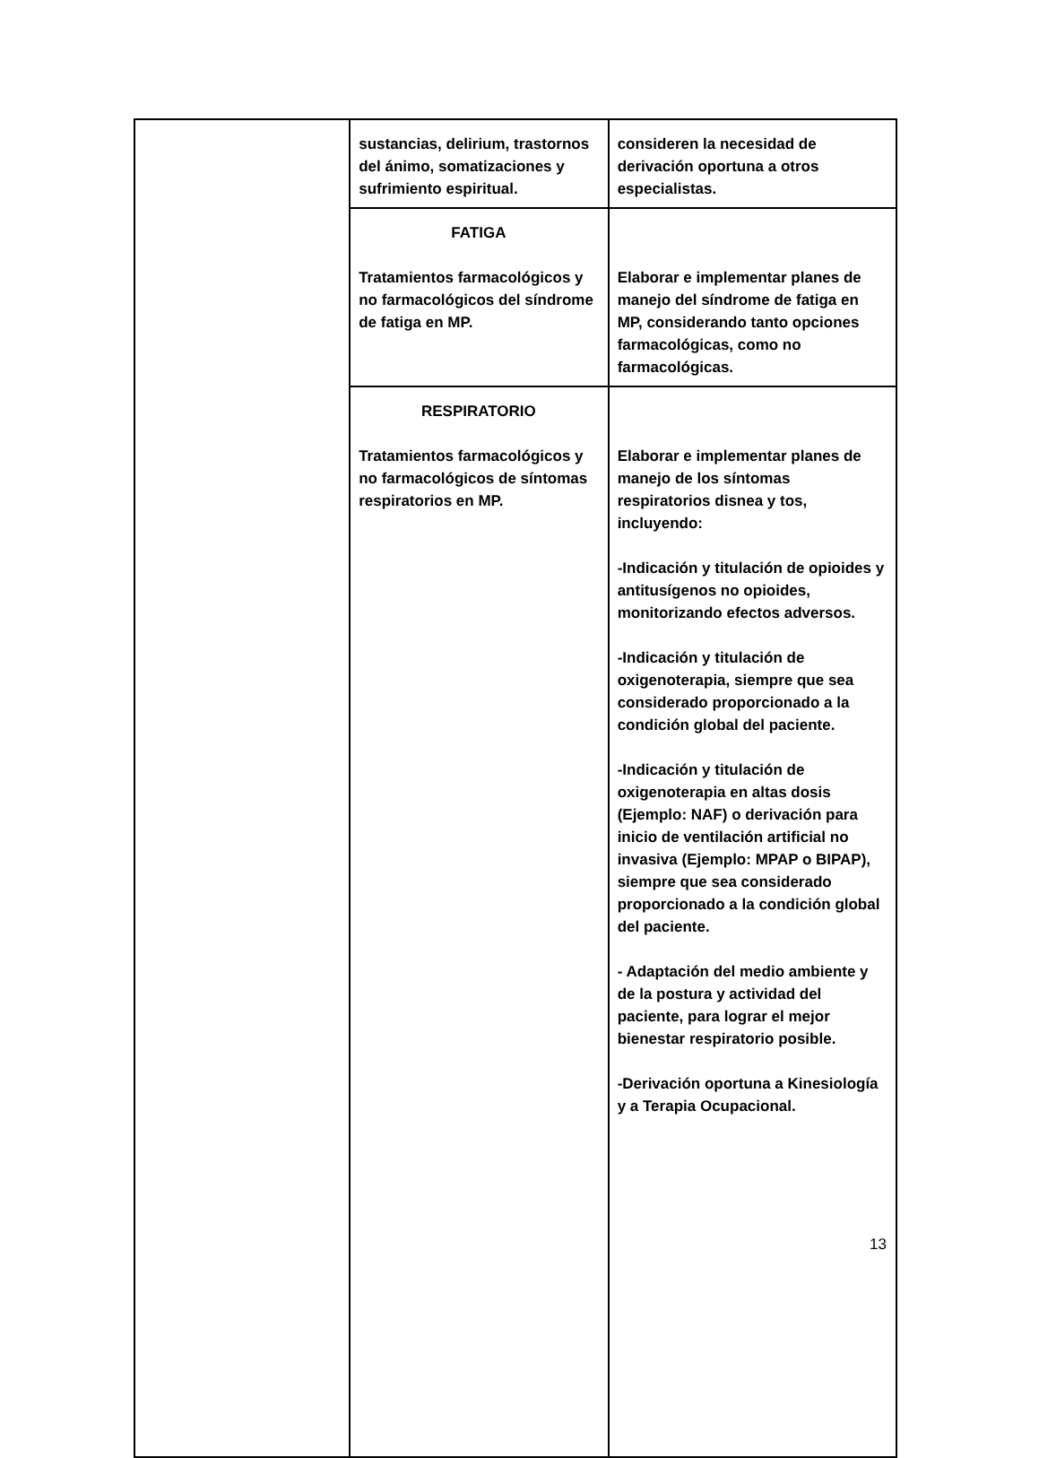| | sustancias, delirium, trastornos del ánimo, somatizaciones y sufrimiento espiritual. | consideren la necesidad de derivación oportuna a otros especialistas. |
| | FATIGA Tratamientos farmacológicos y no farmacológicos del síndrome de fatiga en MP. | Elaborar e implementar planes de manejo del síndrome de fatiga en MP, considerando tanto opciones farmacológicas, como no farmacológicas. |
| | RESPIRATORIO Tratamientos farmacológicos y no farmacológicos de síntomas respiratorios en MP. | Elaborar e implementar planes de manejo de los síntomas respiratorios disnea y tos, incluyendo: -Indicación y titulación de opioides y antitusígenos no opioides, monitorizando efectos adversos. -Indicación y titulación de oxigenoterapia, siempre que sea considerado proporcionado a la condición global del paciente. -Indicación y titulación de oxigenoterapia en altas dosis (Ejemplo: NAF) o derivación para inicio de ventilación artificial no invasiva (Ejemplo: MPAP o BIPAP), siempre que sea considerado proporcionado a la condición global del paciente. - Adaptación del medio ambiente y de la postura y actividad del paciente, para lograr el mejor bienestar respiratorio posible. -Derivación oportuna a Kinesiología y a Terapia Ocupacional. |
13